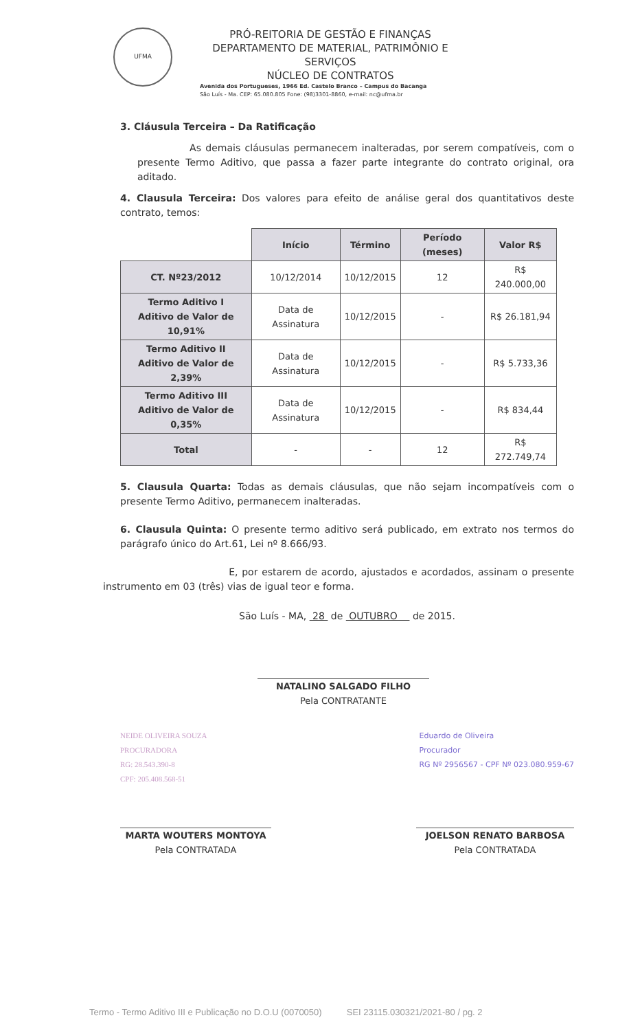UFMA
PRÓ-REITORIA DE GESTÃO E FINANÇAS
DEPARTAMENTO DE MATERIAL, PATRIMÔNIO E SERVIÇOS
NÚCLEO DE CONTRATOS
Avenida dos Portugueses, 1966 Ed. Castelo Branco – Campus do Bacanga
São Luís - Ma. CEP: 65.080.805 Fone: (98)3301-8860, e-mail: nc@ufma.br
3. Cláusula Terceira – Da Ratificação
As demais cláusulas permanecem inalteradas, por serem compatíveis, com o presente Termo Aditivo, que passa a fazer parte integrante do contrato original, ora aditado.
4. Clausula Terceira: Dos valores para efeito de análise geral dos quantitativos deste contrato, temos:
| | Início | Término | Período (meses) | Valor R$ |
| CT. Nº23/2012 | 10/12/2014 | 10/12/2015 | 12 | R$ 240.000,00 |
| Termo Aditivo I Aditivo de Valor de 10,91% | Data de Assinatura | 10/12/2015 | - | R$ 26.181,94 |
| Termo Aditivo II Aditivo de Valor de 2,39% | Data de Assinatura | 10/12/2015 | - | R$ 5.733,36 |
| Termo Aditivo III Aditivo de Valor de 0,35% | Data de Assinatura | 10/12/2015 | - | R$ 834,44 |
| Total | - | - | 12 | R$ 272.749,74 |
5. Clausula Quarta: Todas as demais cláusulas, que não sejam incompatíveis com o presente Termo Aditivo, permanecem inalteradas.
6. Clausula Quinta: O presente termo aditivo será publicado, em extrato nos termos do parágrafo único do Art.61, Lei nº 8.666/93.
E, por estarem de acordo, ajustados e acordados, assinam o presente instrumento em 03 (três) vias de igual teor e forma.
São Luís - MA, 28 de OUTUBRO de 2015.
NATALINO SALGADO FILHO
Pela CONTRATANTE
NEIDE OLIVEIRA SOUZA
PROCURADORA
RG: 28.543.390-8
CPF: 205.408.568-51
Eduardo de Oliveira
Procurador
RG Nº 2956567 - CPF Nº 023.080.959-67
MARTA WOUTERS MONTOYA
Pela CONTRATADA
JOELSON RENATO BARBOSA
Pela CONTRATADA
Termo - Termo Aditivo III e Publicação no D.O.U (0070050) SEI 23115.030321/2021-80 / pg. 2